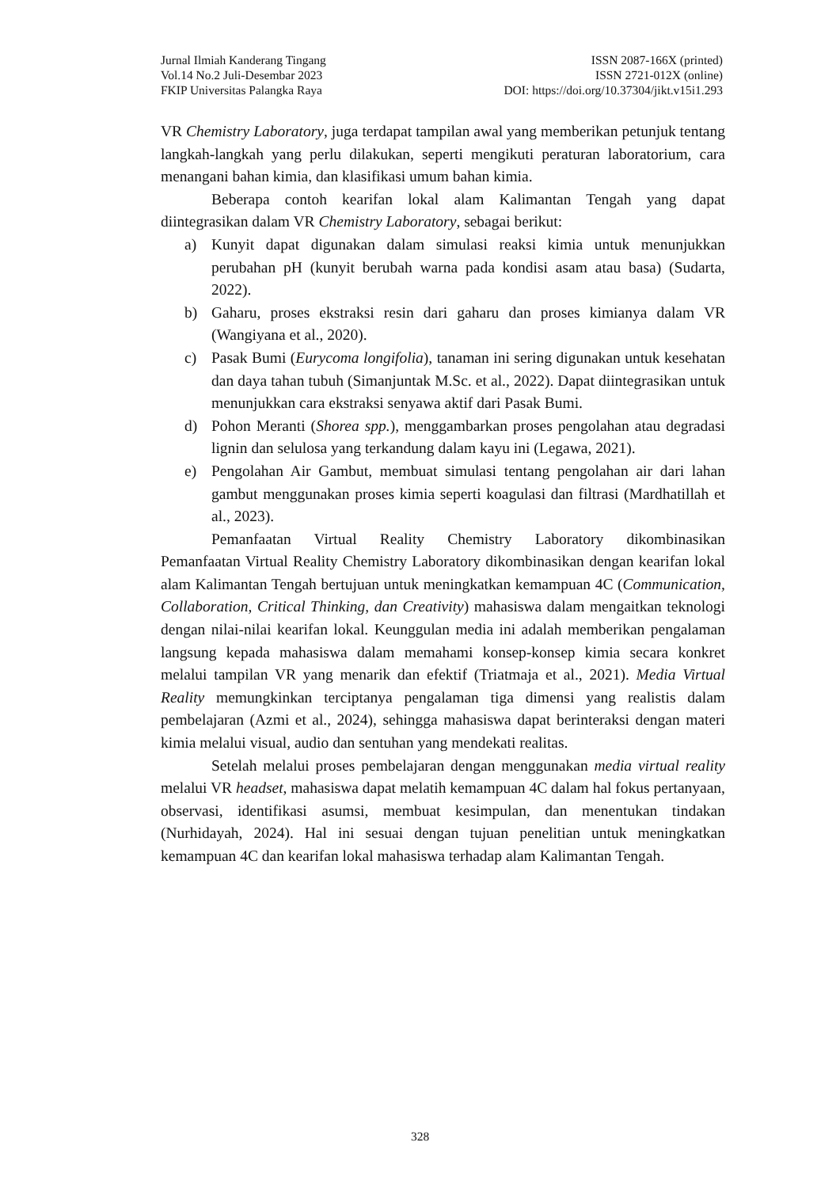Jurnal Ilmiah Kanderang Tingang
Vol.14 No.2 Juli-Desembar 2023
FKIP Universitas Palangka Raya
ISSN 2087-166X (printed)
ISSN 2721-012X (online)
DOI: https://doi.org/10.37304/jikt.v15i1.293
VR Chemistry Laboratory, juga terdapat tampilan awal yang memberikan petunjuk tentang langkah-langkah yang perlu dilakukan, seperti mengikuti peraturan laboratorium, cara menangani bahan kimia, dan klasifikasi umum bahan kimia.
Beberapa contoh kearifan lokal alam Kalimantan Tengah yang dapat diintegrasikan dalam VR Chemistry Laboratory, sebagai berikut:
a) Kunyit dapat digunakan dalam simulasi reaksi kimia untuk menunjukkan perubahan pH (kunyit berubah warna pada kondisi asam atau basa) (Sudarta, 2022).
b) Gaharu, proses ekstraksi resin dari gaharu dan proses kimianya dalam VR (Wangiyana et al., 2020).
c) Pasak Bumi (Eurycoma longifolia), tanaman ini sering digunakan untuk kesehatan dan daya tahan tubuh (Simanjuntak M.Sc. et al., 2022). Dapat diintegrasikan untuk menunjukkan cara ekstraksi senyawa aktif dari Pasak Bumi.
d) Pohon Meranti (Shorea spp.), menggambarkan proses pengolahan atau degradasi lignin dan selulosa yang terkandung dalam kayu ini (Legawa, 2021).
e) Pengolahan Air Gambut, membuat simulasi tentang pengolahan air dari lahan gambut menggunakan proses kimia seperti koagulasi dan filtrasi (Mardhatillah et al., 2023).
Pemanfaatan Virtual Reality Chemistry Laboratory dikombinasikan
Pemanfaatan Virtual Reality Chemistry Laboratory dikombinasikan dengan kearifan lokal alam Kalimantan Tengah bertujuan untuk meningkatkan kemampuan 4C (Communication, Collaboration, Critical Thinking, dan Creativity) mahasiswa dalam mengaitkan teknologi dengan nilai-nilai kearifan lokal. Keunggulan media ini adalah memberikan pengalaman langsung kepada mahasiswa dalam memahami konsep-konsep kimia secara konkret melalui tampilan VR yang menarik dan efektif (Triatmaja et al., 2021). Media Virtual Reality memungkinkan terciptanya pengalaman tiga dimensi yang realistis dalam pembelajaran (Azmi et al., 2024), sehingga mahasiswa dapat berinteraksi dengan materi kimia melalui visual, audio dan sentuhan yang mendekati realitas.
Setelah melalui proses pembelajaran dengan menggunakan media virtual reality melalui VR headset, mahasiswa dapat melatih kemampuan 4C dalam hal fokus pertanyaan, observasi, identifikasi asumsi, membuat kesimpulan, dan menentukan tindakan (Nurhidayah, 2024). Hal ini sesuai dengan tujuan penelitian untuk meningkatkan kemampuan 4C dan kearifan lokal mahasiswa terhadap alam Kalimantan Tengah.
328